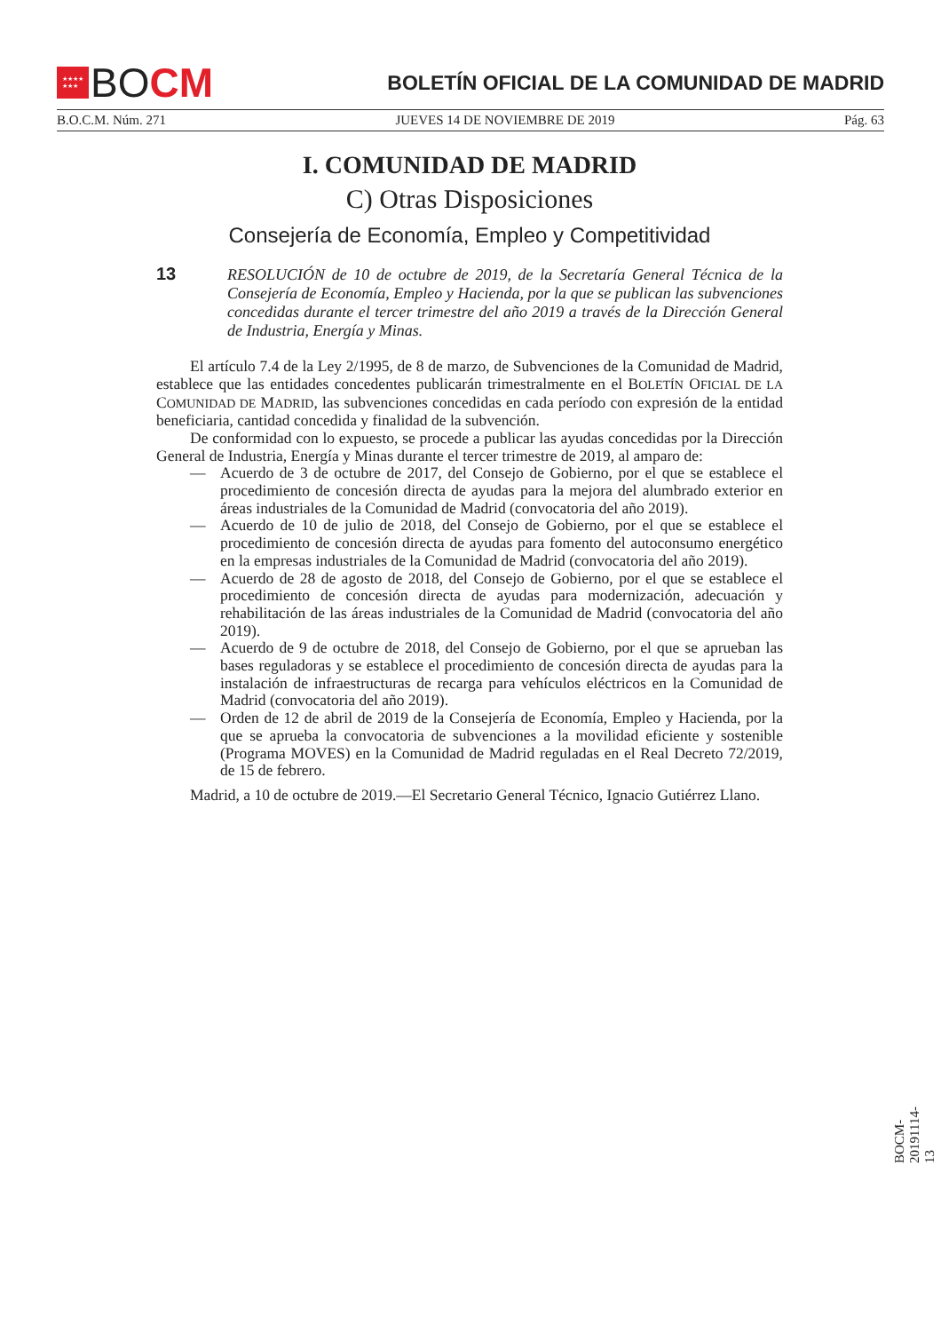★★★★
★★★
BO CM
BOLETÍN OFICIAL DE LA COMUNIDAD DE MADRID
B.O.C.M. Núm. 271 JUEVES 14 DE NOVIEMBRE DE 2019 Pág. 63
I. COMUNIDAD DE MADRID
C) Otras Disposiciones
Consejería de Economía, Empleo y Competitividad
13
RESOLUCIÓN de 10 de octubre de 2019, de la Secretaría General Técnica de la Consejería de Economía, Empleo y Hacienda, por la que se publican las subvenciones concedidas durante el tercer trimestre del año 2019 a través de la Dirección General de Industria, Energía y Minas.
El artículo 7.4 de la Ley 2/1995, de 8 de marzo, de Subvenciones de la Comunidad de Madrid, establece que las entidades concedentes publicarán trimestralmente en el BOLETÍN OFICIAL DE LA COMUNIDAD DE MADRID, las subvenciones concedidas en cada período con expresión de la entidad beneficiaria, cantidad concedida y finalidad de la subvención.
De conformidad con lo expuesto, se procede a publicar las ayudas concedidas por la Dirección General de Industria, Energía y Minas durante el tercer trimestre de 2019, al amparo de:
— Acuerdo de 3 de octubre de 2017, del Consejo de Gobierno, por el que se establece el procedimiento de concesión directa de ayudas para la mejora del alumbrado exterior en áreas industriales de la Comunidad de Madrid (convocatoria del año 2019).
— Acuerdo de 10 de julio de 2018, del Consejo de Gobierno, por el que se establece el procedimiento de concesión directa de ayudas para fomento del autoconsumo energético en la empresas industriales de la Comunidad de Madrid (convocatoria del año 2019).
— Acuerdo de 28 de agosto de 2018, del Consejo de Gobierno, por el que se establece el procedimiento de concesión directa de ayudas para modernización, adecuación y rehabilitación de las áreas industriales de la Comunidad de Madrid (convocatoria del año 2019).
— Acuerdo de 9 de octubre de 2018, del Consejo de Gobierno, por el que se aprueban las bases reguladoras y se establece el procedimiento de concesión directa de ayudas para la instalación de infraestructuras de recarga para vehículos eléctricos en la Comunidad de Madrid (convocatoria del año 2019).
— Orden de 12 de abril de 2019 de la Consejería de Economía, Empleo y Hacienda, por la que se aprueba la convocatoria de subvenciones a la movilidad eficiente y sostenible (Programa MOVES) en la Comunidad de Madrid reguladas en el Real Decreto 72/2019, de 15 de febrero.
Madrid, a 10 de octubre de 2019.—El Secretario General Técnico, Ignacio Gutiérrez Llano.
BOCM-20191114-13